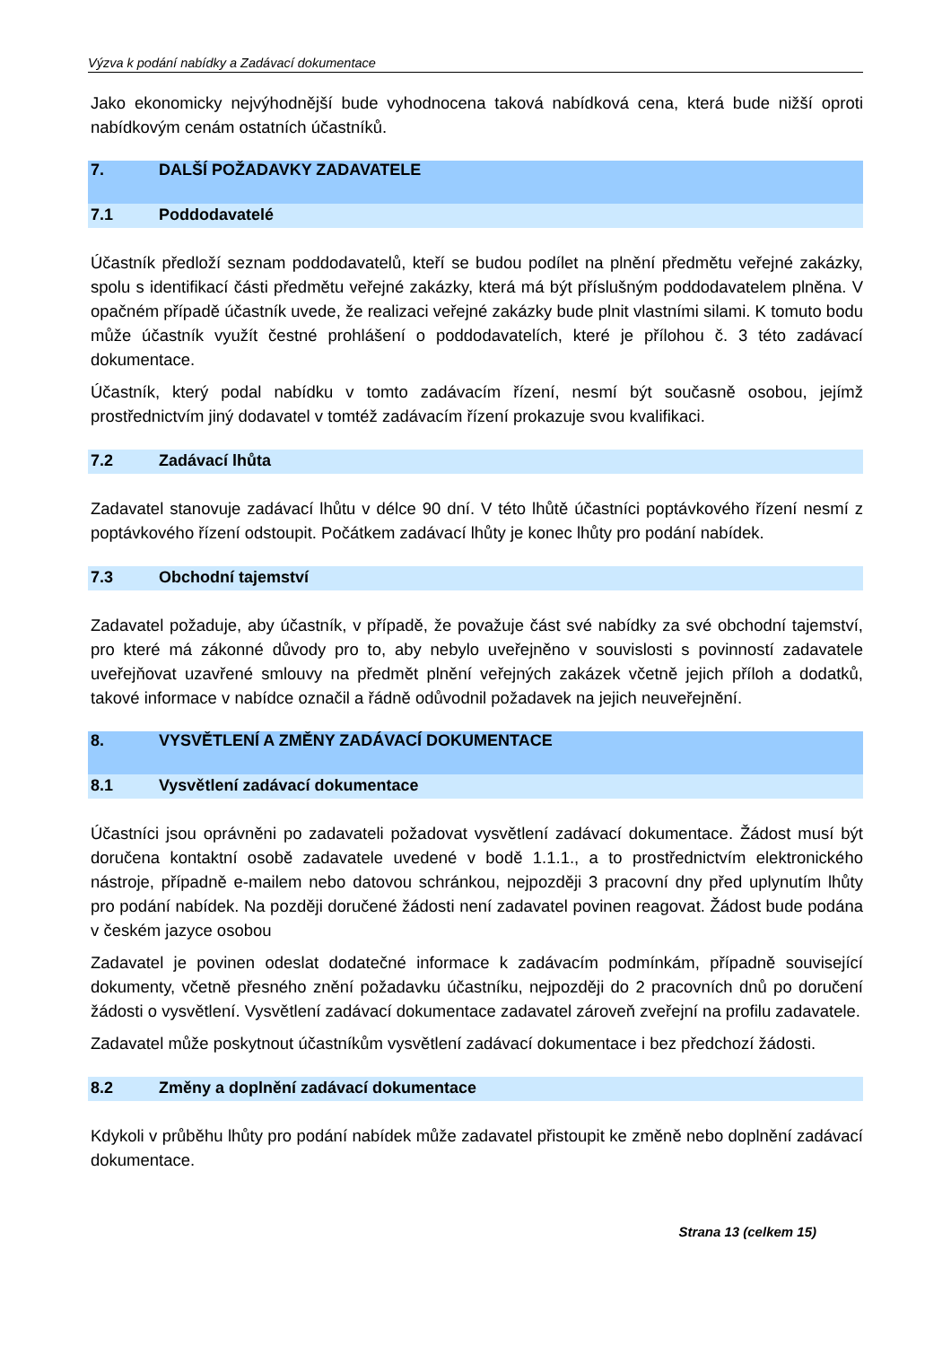Výzva k podání nabídky a Zadávací dokumentace
Jako ekonomicky nejvýhodnější bude vyhodnocena taková nabídková cena, která bude nižší oproti nabídkovým cenám ostatních účastníků.
7. DALŠÍ POŽADAVKY ZADAVATELE
7.1 Poddodavatelé
Účastník předloží seznam poddodavatelů, kteří se budou podílet na plnění předmětu veřejné zakázky, spolu s identifikací části předmětu veřejné zakázky, která má být příslušným poddodavatelem plněna. V opačném případě účastník uvede, že realizaci veřejné zakázky bude plnit vlastními silami. K tomuto bodu může účastník využít čestné prohlášení o poddodavatelích, které je přílohou č. 3 této zadávací dokumentace.
Účastník, který podal nabídku v tomto zadávacím řízení, nesmí být současně osobou, jejímž prostřednictvím jiný dodavatel v tomtéž zadávacím řízení prokazuje svou kvalifikaci.
7.2 Zadávací lhůta
Zadavatel stanovuje zadávací lhůtu v délce 90 dní. V této lhůtě účastníci poptávkového řízení nesmí z poptávkového řízení odstoupit. Počátkem zadávací lhůty je konec lhůty pro podání nabídek.
7.3 Obchodní tajemství
Zadavatel požaduje, aby účastník, v případě, že považuje část své nabídky za své obchodní tajemství, pro které má zákonné důvody pro to, aby nebylo uveřejněno v souvislosti s povinností zadavatele uveřejňovat uzavřené smlouvy na předmět plnění veřejných zakázek včetně jejich příloh a dodatků, takové informace v nabídce označil a řádně odůvodnil požadavek na jejich neuveřejnění.
8. VYSVĚTLENÍ A ZMĚNY ZADÁVACÍ DOKUMENTACE
8.1 Vysvětlení zadávací dokumentace
Účastníci jsou oprávněni po zadavateli požadovat vysvětlení zadávací dokumentace. Žádost musí být doručena kontaktní osobě zadavatele uvedené v bodě 1.1.1., a to prostřednictvím elektronického nástroje, případně e-mailem nebo datovou schránkou, nejpozději 3 pracovní dny před uplynutím lhůty pro podání nabídek. Na později doručené žádosti není zadavatel povinen reagovat. Žádost bude podána v českém jazyce osobou
Zadavatel je povinen odeslat dodatečné informace k zadávacím podmínkám, případně související dokumenty, včetně přesného znění požadavku účastníku, nejpozději do 2 pracovních dnů po doručení žádosti o vysvětlení. Vysvětlení zadávací dokumentace zadavatel zároveň zveřejní na profilu zadavatele.
Zadavatel může poskytnout účastníkům vysvětlení zadávací dokumentace i bez předchozí žádosti.
8.2 Změny a doplnění zadávací dokumentace
Kdykoli v průběhu lhůty pro podání nabídek může zadavatel přistoupit ke změně nebo doplnění zadávací dokumentace.
Strana 13 (celkem 15)